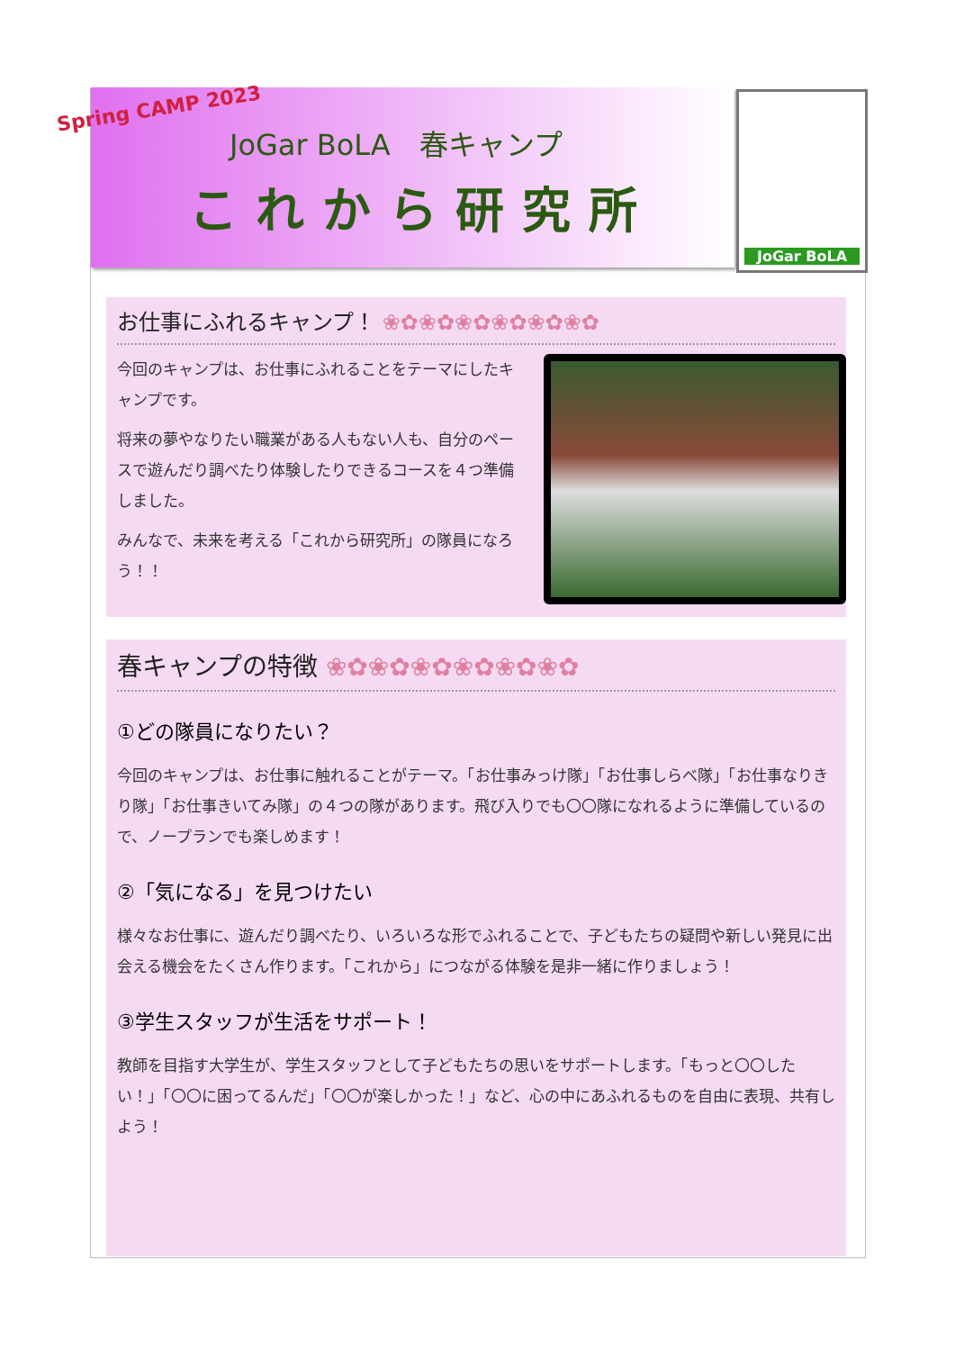Spring CAMP 2023
JoGar BoLA　春キャンプ
これから研究所
JoGar BoLA
お仕事にふれるキャンプ！ ❀✿❀✿❀✿❀✿❀✿❀✿
今回のキャンプは、お仕事にふれることをテーマにしたキャンプです。
将来の夢やなりたい職業がある人もない人も、自分のペースで遊んだり調べたり体験したりできるコースを４つ準備しました。
みんなで、未来を考える「これから研究所」の隊員になろう！！
春キャンプの特徴 ❀✿❀✿❀✿❀✿❀✿❀✿
①どの隊員になりたい？
今回のキャンプは、お仕事に触れることがテーマ。「お仕事みっけ隊」「お仕事しらべ隊」「お仕事なりきり隊」「お仕事きいてみ隊」の４つの隊があります。飛び入りでも〇〇隊になれるように準備しているので、ノープランでも楽しめます！
②「気になる」を見つけたい
様々なお仕事に、遊んだり調べたり、いろいろな形でふれることで、子どもたちの疑問や新しい発見に出会える機会をたくさん作ります。「これから」につながる体験を是非一緒に作りましょう！
③学生スタッフが生活をサポート！
教師を目指す大学生が、学生スタッフとして子どもたちの思いをサポートします。「もっと〇〇したい！」「〇〇に困ってるんだ」「〇〇が楽しかった！」など、心の中にあふれるものを自由に表現、共有しよう！